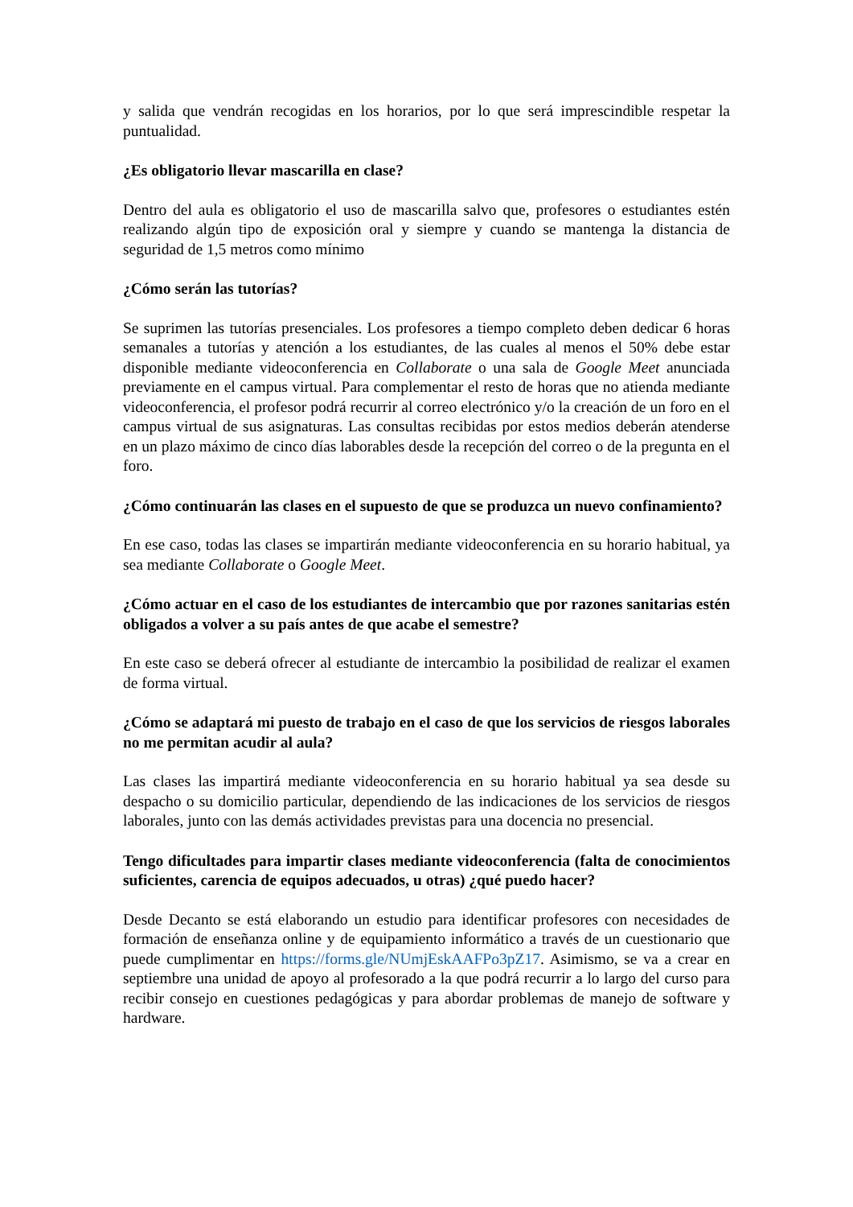y salida que vendrán recogidas en los horarios, por lo que será imprescindible respetar la puntualidad.
¿Es obligatorio llevar mascarilla en clase?
Dentro del aula es obligatorio el uso de mascarilla salvo que, profesores o estudiantes estén realizando algún tipo de exposición oral y siempre y cuando se mantenga la distancia de seguridad de 1,5 metros como mínimo
¿Cómo serán las tutorías?
Se suprimen las tutorías presenciales. Los profesores a tiempo completo deben dedicar 6 horas semanales a tutorías y atención a los estudiantes, de las cuales al menos el 50% debe estar disponible mediante videoconferencia en Collaborate o una sala de Google Meet anunciada previamente en el campus virtual. Para complementar el resto de horas que no atienda mediante videoconferencia, el profesor podrá recurrir al correo electrónico y/o la creación de un foro en el campus virtual de sus asignaturas. Las consultas recibidas por estos medios deberán atenderse en un plazo máximo de cinco días laborables desde la recepción del correo o de la pregunta en el foro.
¿Cómo continuarán las clases en el supuesto de que se produzca un nuevo confinamiento?
En ese caso, todas las clases se impartirán mediante videoconferencia en su horario habitual, ya sea mediante Collaborate o Google Meet.
¿Cómo actuar en el caso de los estudiantes de intercambio que por razones sanitarias estén obligados a volver a su país antes de que acabe el semestre?
En este caso se deberá ofrecer al estudiante de intercambio la posibilidad de realizar el examen de forma virtual.
¿Cómo se adaptará mi puesto de trabajo en el caso de que los servicios de riesgos laborales no me permitan acudir al aula?
Las clases las impartirá mediante videoconferencia en su horario habitual ya sea desde su despacho o su domicilio particular, dependiendo de las indicaciones de los servicios de riesgos laborales, junto con las demás actividades previstas para una docencia no presencial.
Tengo dificultades para impartir clases mediante videoconferencia (falta de conocimientos suficientes, carencia de equipos adecuados, u otras) ¿qué puedo hacer?
Desde Decanto se está elaborando un estudio para identificar profesores con necesidades de formación de enseñanza online y de equipamiento informático a través de un cuestionario que puede cumplimentar en https://forms.gle/NUmjEskAAFPo3pZ17. Asimismo, se va a crear en septiembre una unidad de apoyo al profesorado a la que podrá recurrir a lo largo del curso para recibir consejo en cuestiones pedagógicas y para abordar problemas de manejo de software y hardware.